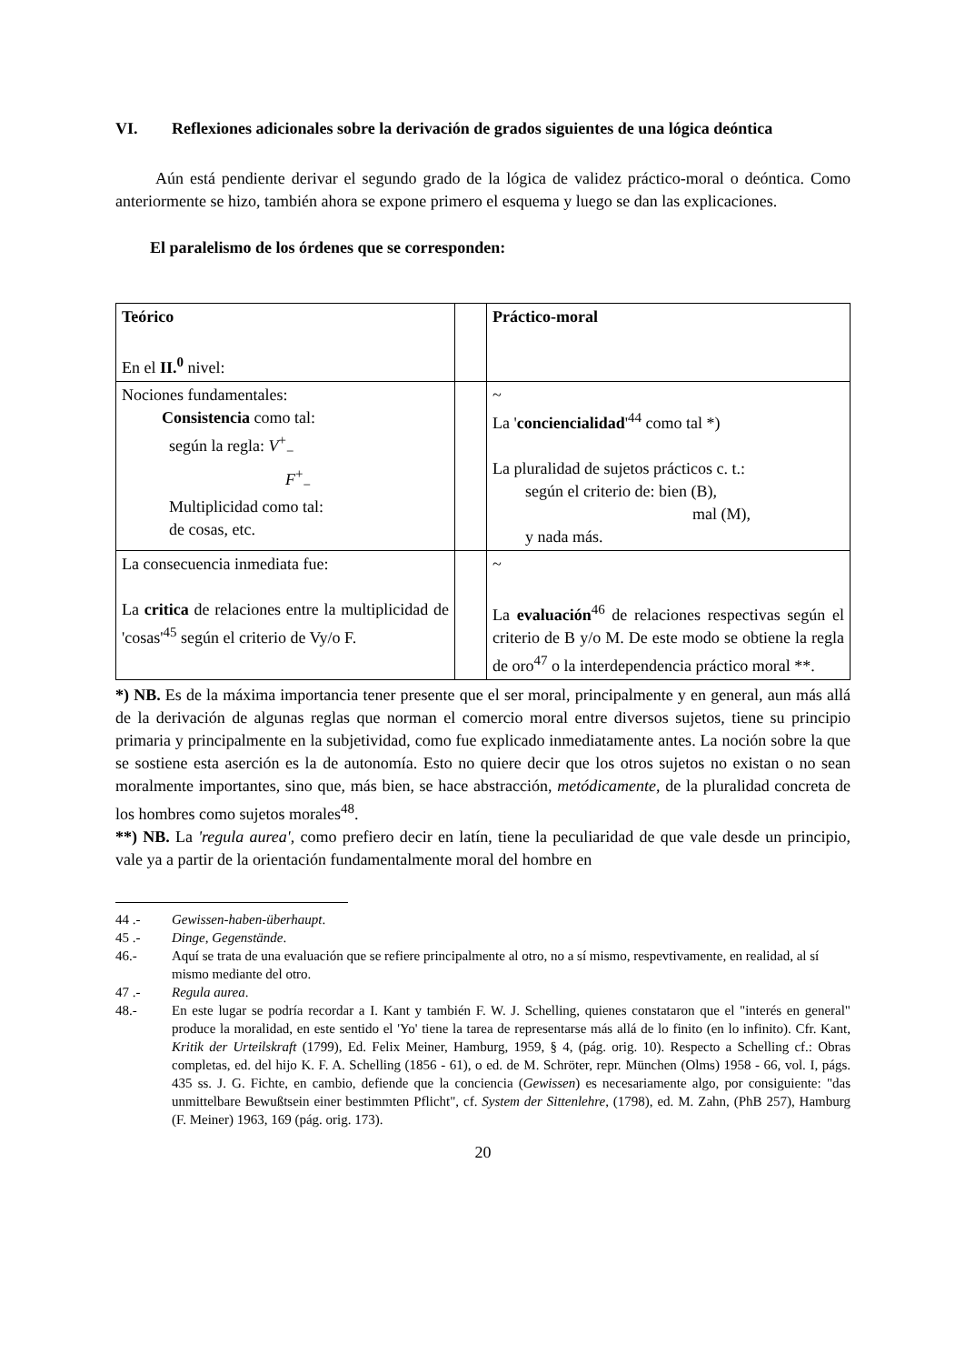VI. Reflexiones adicionales sobre la derivación de grados siguientes de una lógica deóntica
Aún está pendiente derivar el segundo grado de la lógica de validez práctico-moral o deóntica. Como anteriormente se hizo, también ahora se expone primero el esquema y luego se dan las explicaciones.
El paralelismo de los órdenes que se corresponden:
| Teórico En el II.<sup>0</sup> nivel: | | Práctico-moral |
| Nociones fundamentales: Consistencia como tal: según la regla: V<sup>+</sup><sub>−</sub> F<sup>+</sup><sub>−</sub> Multiplicidad como tal: de cosas, etc. | | ~ La ' concienciali­dad '<sup>44</sup> como tal *) La pluralidad de sujetos prácticos c. t.: según el criterio de: bien (B), mal (M), y nada más. |
| La consecuencia inmediata fue: La critica de relaciones entre la multiplicidad de 'cosas'<sup>45</sup> según el criterio de Vy/o F. | | ~ La evaluación<sup>46</sup> de relaciones respectivas según el criterio de B y/o M. De este modo se obtiene la regla de oro<sup>47</sup> o la interdependencia práctico moral **. |
*) NB. Es de la máxima importancia tener presente que el ser moral, principalmente y en general, aun más allá de la derivación de algunas reglas que norman el comercio moral entre diversos sujetos, tiene su principio primaria y principalmente en la subjetividad, como fue explicado inmediatamente antes. La noción sobre la que se sostiene esta aserción es la de autonomía. Esto no quiere decir que los otros sujetos no existan o no sean moralmente importantes, sino que, más bien, se hace abstracción, metódicamente, de la pluralidad concreta de los hombres como sujetos morales<sup>48</sup>.
**) NB. La 'regula aurea', como prefiero decir en latín, tiene la peculiaridad de que vale desde un principio, vale ya a partir de la orientación fundamentalmente moral del hombre en
44 .- Gewissen-haben-überhaupt.
45 .- Dinge, Gegenstände.
46.- Aquí se trata de una evaluación que se refiere principalmente al otro, no a sí mismo, respevtivamente, en realidad, al sí mismo mediante del otro.
47 .- Regula aurea.
48.- En este lugar se podría recordar a I. Kant y también F. W. J. Schelling, quienes constataron que el "interés en general" produce la moralidad, en este sentido el 'Yo' tiene la tarea de representarse más allá de lo finito (en lo infinito). Cfr. Kant, Kritik der Urteilskraft (1799), Ed. Felix Meiner, Hamburg, 1959, § 4, (pág. orig. 10). Respecto a Schelling cf.: Obras completas, ed. del hijo K. F. A. Schelling (1856 - 61), o ed. de M. Schröter, repr. München (Olms) 1958 - 66, vol. I, págs. 435 ss. J. G. Fichte, en cambio, defiende que la conciencia (Gewissen) es necesariamente algo, por consiguiente: "das unmittelbare Bewußtsein einer bestimmten Pflicht", cf. System der Sittenlehre, (1798), ed. M. Zahn, (PhB 257), Hamburg (F. Meiner) 1963, 169 (pág. orig. 173).
20